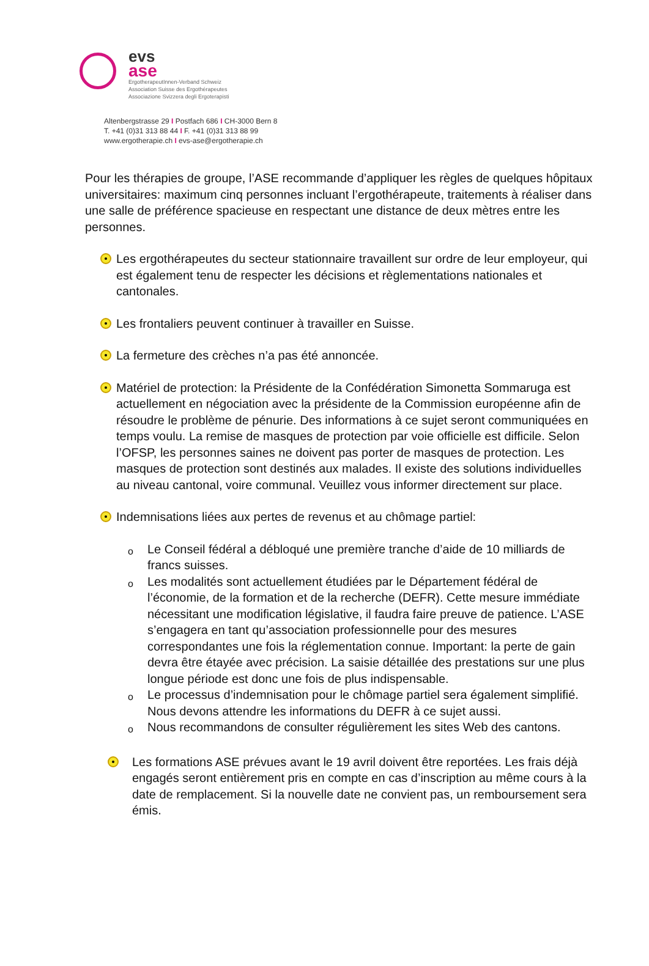evs
ase
ErgotherapeutInnen-Verband Schweiz
Association Suisse des Ergothérapeutes
Associazione Svizzera degli Ergoterapisti
Altenbergstrasse 29 I Postfach 686 I CH-3000 Bern 8
T. +41 (0)31 313 88 44 I F. +41 (0)31 313 88 99
www.ergotherapie.ch I evs-ase@ergotherapie.ch
Pour les thérapies de groupe, l’ASE recommande d’appliquer les règles de quelques hôpitaux universitaires: maximum cinq personnes incluant l’ergothérapeute, traitements à réaliser dans une salle de préférence spacieuse en respectant une distance de deux mètres entre les personnes.
Les ergothérapeutes du secteur stationnaire travaillent sur ordre de leur employeur, qui est également tenu de respecter les décisions et règlementations nationales et cantonales.
Les frontaliers peuvent continuer à travailler en Suisse.
La fermeture des crèches n’a pas été annoncée.
Matériel de protection: la Présidente de la Confédération Simonetta Sommaruga est actuellement en négociation avec la présidente de la Commission européenne afin de résoudre le problème de pénurie. Des informations à ce sujet seront communiquées en temps voulu. La remise de masques de protection par voie officielle est difficile. Selon l’OFSP, les personnes saines ne doivent pas porter de masques de protection. Les masques de protection sont destinés aux malades. Il existe des solutions individuelles au niveau cantonal, voire communal. Veuillez vous informer directement sur place.
Indemnisations liées aux pertes de revenus et au chômage partiel:
o
Le Conseil fédéral a débloqué une première tranche d’aide de 10 milliards de francs suisses.
o
Les modalités sont actuellement étudiées par le Département fédéral de l’économie, de la formation et de la recherche (DEFR). Cette mesure immédiate nécessitant une modification législative, il faudra faire preuve de patience. L’ASE s’engagera en tant qu’association professionnelle pour des mesures correspondantes une fois la réglementation connue. Important: la perte de gain devra être étayée avec précision. La saisie détaillée des prestations sur une plus longue période est donc une fois de plus indispensable.
o
Le processus d’indemnisation pour le chômage partiel sera également simplifié. Nous devons attendre les informations du DEFR à ce sujet aussi.
o
Nous recommandons de consulter régulièrement les sites Web des cantons.
Les formations ASE prévues avant le 19 avril doivent être reportées. Les frais déjà engagés seront entièrement pris en compte en cas d’inscription au même cours à la date de remplacement. Si la nouvelle date ne convient pas, un remboursement sera émis.